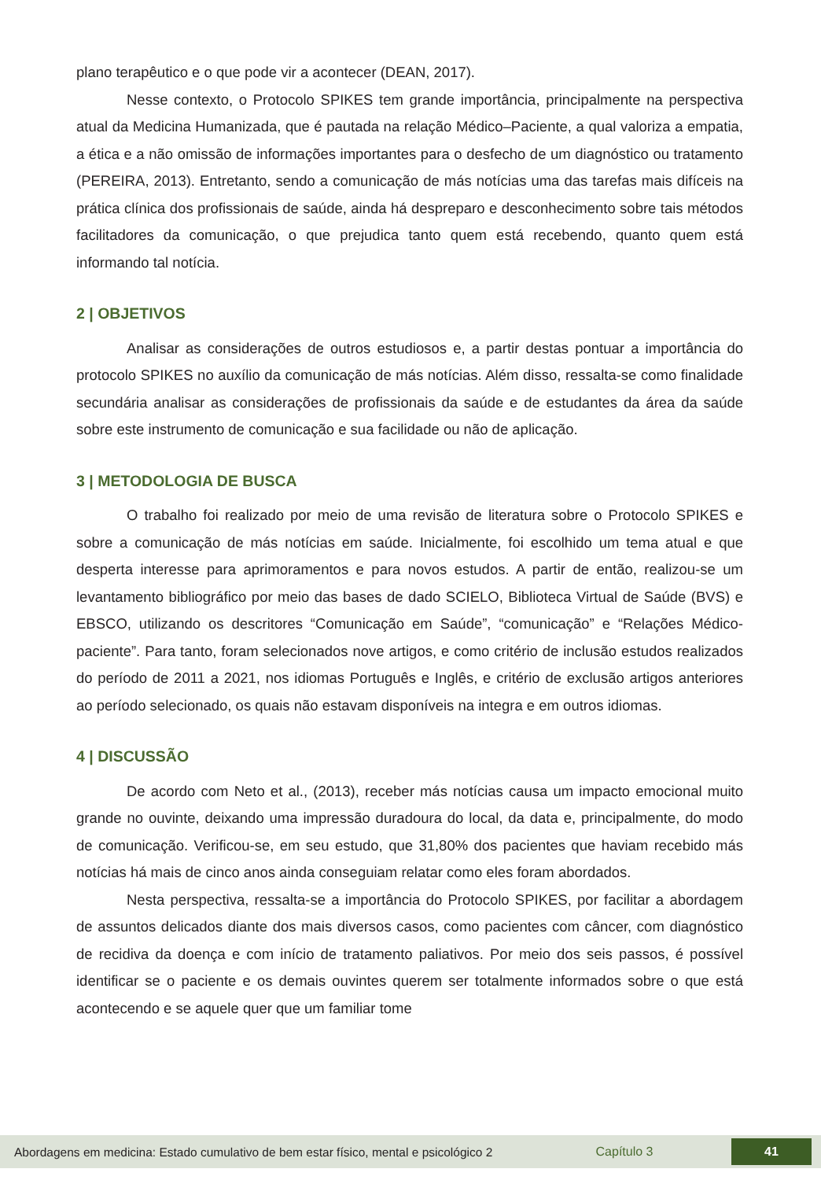plano terapêutico e o que pode vir a acontecer (DEAN, 2017).
Nesse contexto, o Protocolo SPIKES tem grande importância, principalmente na perspectiva atual da Medicina Humanizada, que é pautada na relação Médico–Paciente, a qual valoriza a empatia, a ética e a não omissão de informações importantes para o desfecho de um diagnóstico ou tratamento (PEREIRA, 2013). Entretanto, sendo a comunicação de más notícias uma das tarefas mais difíceis na prática clínica dos profissionais de saúde, ainda há despreparo e desconhecimento sobre tais métodos facilitadores da comunicação, o que prejudica tanto quem está recebendo, quanto quem está informando tal notícia.
2 | OBJETIVOS
Analisar as considerações de outros estudiosos e, a partir destas pontuar a importância do protocolo SPIKES no auxílio da comunicação de más notícias. Além disso, ressalta-se como finalidade secundária analisar as considerações de profissionais da saúde e de estudantes da área da saúde sobre este instrumento de comunicação e sua facilidade ou não de aplicação.
3 | METODOLOGIA DE BUSCA
O trabalho foi realizado por meio de uma revisão de literatura sobre o Protocolo SPIKES e sobre a comunicação de más notícias em saúde. Inicialmente, foi escolhido um tema atual e que desperta interesse para aprimoramentos e para novos estudos. A partir de então, realizou-se um levantamento bibliográfico por meio das bases de dado SCIELO, Biblioteca Virtual de Saúde (BVS) e EBSCO, utilizando os descritores “Comunicação em Saúde”, “comunicação” e “Relações Médico-paciente”. Para tanto, foram selecionados nove artigos, e como critério de inclusão estudos realizados do período de 2011 a 2021, nos idiomas Português e Inglês, e critério de exclusão artigos anteriores ao período selecionado, os quais não estavam disponíveis na integra e em outros idiomas.
4 | DISCUSSÃO
De acordo com Neto et al., (2013), receber más notícias causa um impacto emocional muito grande no ouvinte, deixando uma impressão duradoura do local, da data e, principalmente, do modo de comunicação. Verificou-se, em seu estudo, que 31,80% dos pacientes que haviam recebido más notícias há mais de cinco anos ainda conseguiam relatar como eles foram abordados.
Nesta perspectiva, ressalta-se a importância do Protocolo SPIKES, por facilitar a abordagem de assuntos delicados diante dos mais diversos casos, como pacientes com câncer, com diagnóstico de recidiva da doença e com início de tratamento paliativos. Por meio dos seis passos, é possível identificar se o paciente e os demais ouvintes querem ser totalmente informados sobre o que está acontecendo e se aquele quer que um familiar tome
Abordagens em medicina: Estado cumulativo de bem estar físico, mental e psicológico 2
Capítulo 3
41